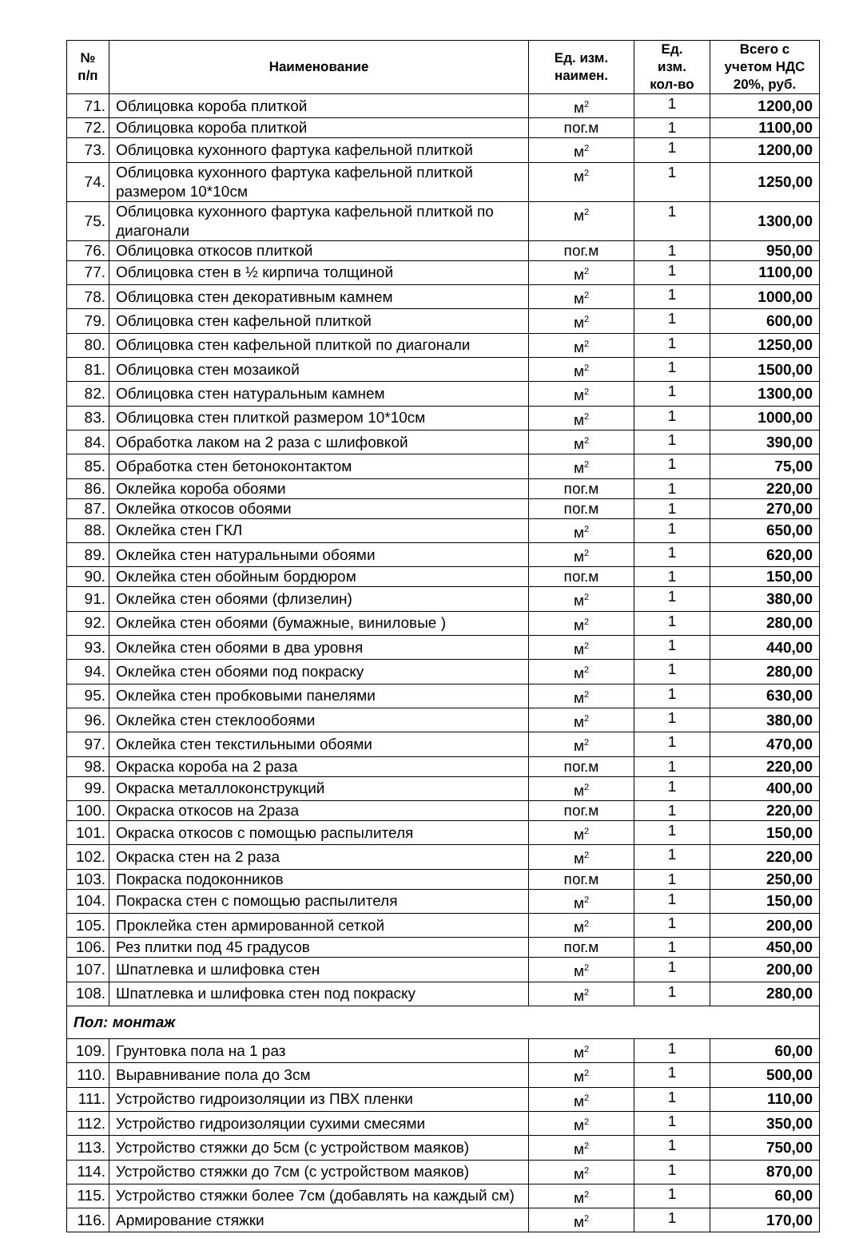| № п/п | Наименование | Ед. изм. наимен. | Ед. изм. кол-во | Всего с учетом НДС 20%, руб. |
| --- | --- | --- | --- | --- |
| 71. | Облицовка короба плиткой | м<sup>2</sup> | 1 | 1200,00 |
| 72. | Облицовка короба плиткой | пог.м | 1 | 1100,00 |
| 73. | Облицовка кухонного фартука кафельной плиткой | м<sup>2</sup> | 1 | 1200,00 |
| 74. | Облицовка кухонного фартука кафельной плиткой размером 10*10см | м<sup>2</sup> | 1 | 1250,00 |
| 75. | Облицовка кухонного фартука кафельной плиткой по диагонали | м<sup>2</sup> | 1 | 1300,00 |
| 76. | Облицовка откосов плиткой | пог.м | 1 | 950,00 |
| 77. | Облицовка стен в ½ кирпича толщиной | м<sup>2</sup> | 1 | 1100,00 |
| 78. | Облицовка стен декоративным камнем | м<sup>2</sup> | 1 | 1000,00 |
| 79. | Облицовка стен кафельной плиткой | м<sup>2</sup> | 1 | 600,00 |
| 80. | Облицовка стен кафельной плиткой по диагонали | м<sup>2</sup> | 1 | 1250,00 |
| 81. | Облицовка стен мозаикой | м<sup>2</sup> | 1 | 1500,00 |
| 82. | Облицовка стен натуральным камнем | м<sup>2</sup> | 1 | 1300,00 |
| 83. | Облицовка стен плиткой размером 10*10см | м<sup>2</sup> | 1 | 1000,00 |
| 84. | Обработка лаком на 2 раза с шлифовкой | м<sup>2</sup> | 1 | 390,00 |
| 85. | Обработка стен бетоноконтактом | м<sup>2</sup> | 1 | 75,00 |
| 86. | Оклейка короба обоями | пог.м | 1 | 220,00 |
| 87. | Оклейка откосов обоями | пог.м | 1 | 270,00 |
| 88. | Оклейка стен ГКЛ | м<sup>2</sup> | 1 | 650,00 |
| 89. | Оклейка стен натуральными обоями | м<sup>2</sup> | 1 | 620,00 |
| 90. | Оклейка стен обойным бордюром | пог.м | 1 | 150,00 |
| 91. | Оклейка стен обоями (флизелин) | м<sup>2</sup> | 1 | 380,00 |
| 92. | Оклейка стен обоями (бумажные, виниловые ) | м<sup>2</sup> | 1 | 280,00 |
| 93. | Оклейка стен обоями в два уровня | м<sup>2</sup> | 1 | 440,00 |
| 94. | Оклейка стен обоями под покраску | м<sup>2</sup> | 1 | 280,00 |
| 95. | Оклейка стен пробковыми панелями | м<sup>2</sup> | 1 | 630,00 |
| 96. | Оклейка стен стеклообоями | м<sup>2</sup> | 1 | 380,00 |
| 97. | Оклейка стен текстильными обоями | м<sup>2</sup> | 1 | 470,00 |
| 98. | Окраска короба на 2 раза | пог.м | 1 | 220,00 |
| 99. | Окраска металлоконструкций | м<sup>2</sup> | 1 | 400,00 |
| 100. | Окраска откосов на 2раза | пог.м | 1 | 220,00 |
| 101. | Окраска откосов с помощью распылителя | м<sup>2</sup> | 1 | 150,00 |
| 102. | Окраска стен на 2 раза | м<sup>2</sup> | 1 | 220,00 |
| 103. | Покраска подоконников | пог.м | 1 | 250,00 |
| 104. | Покраска стен с помощью распылителя | м<sup>2</sup> | 1 | 150,00 |
| 105. | Проклейка стен армированной сеткой | м<sup>2</sup> | 1 | 200,00 |
| 106. | Рез плитки под 45 градусов | пог.м | 1 | 450,00 |
| 107. | Шпатлевка и шлифовка стен | м<sup>2</sup> | 1 | 200,00 |
| 108. | Шпатлевка и шлифовка стен под покраску | м<sup>2</sup> | 1 | 280,00 |
| Пол: монтаж | | | | |
| 109. | Грунтовка пола на 1 раз | м<sup>2</sup> | 1 | 60,00 |
| 110. | Выравнивание пола до 3см | м<sup>2</sup> | 1 | 500,00 |
| 111. | Устройство гидроизоляции из ПВХ пленки | м<sup>2</sup> | 1 | 110,00 |
| 112. | Устройство гидроизоляции сухими смесями | м<sup>2</sup> | 1 | 350,00 |
| 113. | Устройство стяжки до 5см (с устройством маяков) | м<sup>2</sup> | 1 | 750,00 |
| 114. | Устройство стяжки до 7см (с устройством маяков) | м<sup>2</sup> | 1 | 870,00 |
| 115. | Устройство стяжки более 7см (добавлять на каждый см) | м<sup>2</sup> | 1 | 60,00 |
| 116. | Армирование стяжки | м<sup>2</sup> | 1 | 170,00 |